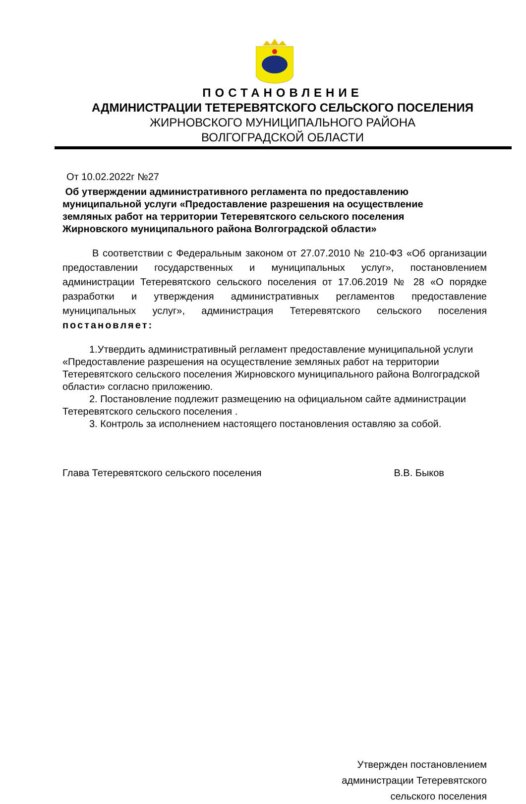ПОСТАНОВЛЕНИЕ
АДМИНИСТРАЦИИ ТЕТЕРЕВЯТСКОГО СЕЛЬСКОГО ПОСЕЛЕНИЯ
ЖИРНОВСКОГО МУНИЦИПАЛЬНОГО РАЙОНА
ВОЛГОГРАДСКОЙ ОБЛАСТИ
От 10.02.2022г №27
Об утверждении административного регламента по предоставлению муниципальной услуги «Предоставление разрешения на осуществление земляных работ на территории Тетеревятского сельского поселения Жирновского муниципального района Волгоградской области»
В соответствии с Федеральным законом от 27.07.2010 № 210-ФЗ «Об организации предоставлении государственных и муниципальных услуг», постановлением администрации Тетеревятского сельского поселения от 17.06.2019 № 28 «О порядке разработки и утверждения административных регламентов предоставление муниципальных услуг», администрация Тетеревятского сельского поселения постановляет:
1.Утвердить административный регламент предоставление муниципальной услуги «Предоставление разрешения на осуществление земляных работ на территории Тетеревятского сельского поселения Жирновского муниципального района Волгоградской области» согласно приложению.
2. Постановление подлежит размещению на официальном сайте администрации Тетеревятского сельского поселения .
3. Контроль за исполнением настоящего постановления оставляю за собой.
Глава Тетеревятского сельского поселения В.В. Быков
Утвержден постановлением
администрации Тетеревятского
сельского поселения